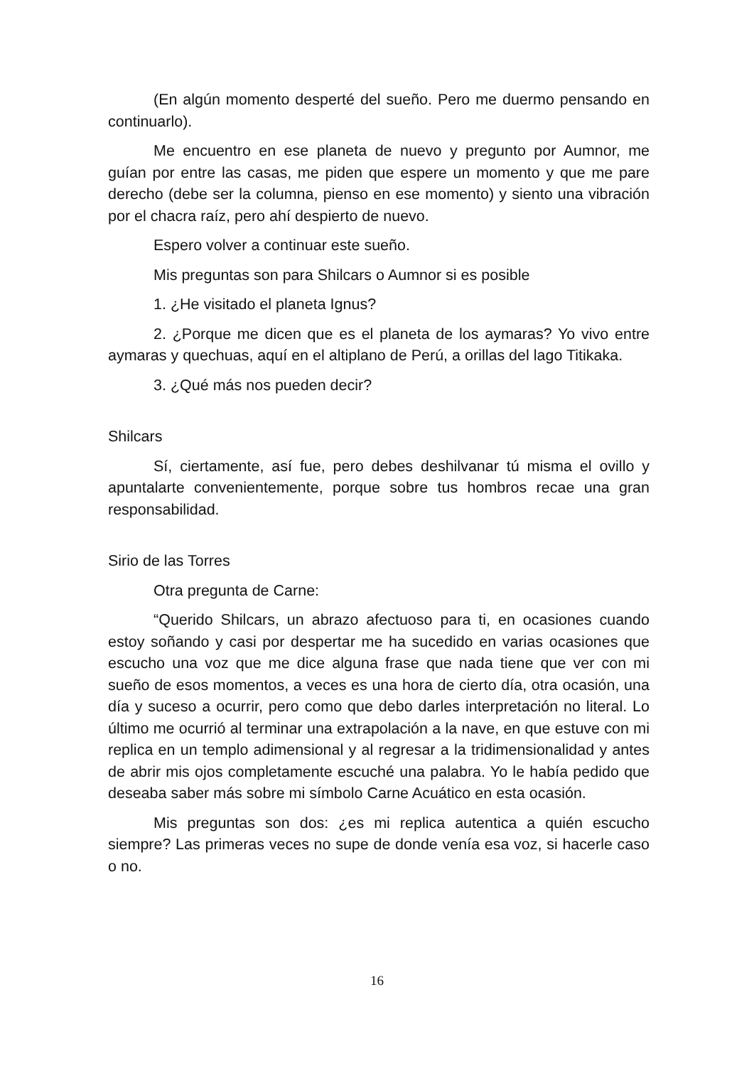(En algún momento desperté del sueño. Pero me duermo pensando en continuarlo).
Me encuentro en ese planeta de nuevo y pregunto por Aumnor, me guían por entre las casas, me piden que espere un momento y que me pare derecho (debe ser la columna, pienso en ese momento) y siento una vibración por el chacra raíz, pero ahí despierto de nuevo.
Espero volver a continuar este sueño.
Mis preguntas son para Shilcars o Aumnor si es posible
1. ¿He visitado el planeta Ignus?
2. ¿Porque me dicen que es el planeta de los aymaras? Yo vivo entre aymaras y quechuas, aquí en el altiplano de Perú, a orillas del lago Titikaka.
3. ¿Qué más nos pueden decir?
Shilcars
Sí, ciertamente, así fue, pero debes deshilvanar tú misma el ovillo y apuntalarte convenientemente, porque sobre tus hombros recae una gran responsabilidad.
Sirio de las Torres
Otra pregunta de Carne:
“Querido Shilcars, un abrazo afectuoso para ti, en ocasiones cuando estoy soñando y casi por despertar me ha sucedido en varias ocasiones que escucho una voz que me dice alguna frase que nada tiene que ver con mi sueño de esos momentos, a veces es una hora de cierto día, otra ocasión, una día y suceso a ocurrir, pero como que debo darles interpretación no literal. Lo último me ocurrió al terminar una extrapolación a la nave, en que estuve con mi replica en un templo adimensional y al regresar a la tridimensionalidad y antes de abrir mis ojos completamente escuché una palabra. Yo le había pedido que deseaba saber más sobre mi símbolo Carne Acuático en esta ocasión.
Mis preguntas son dos: ¿es mi replica autentica a quién escucho siempre? Las primeras veces no supe de donde venía esa voz, si hacerle caso o no.
16